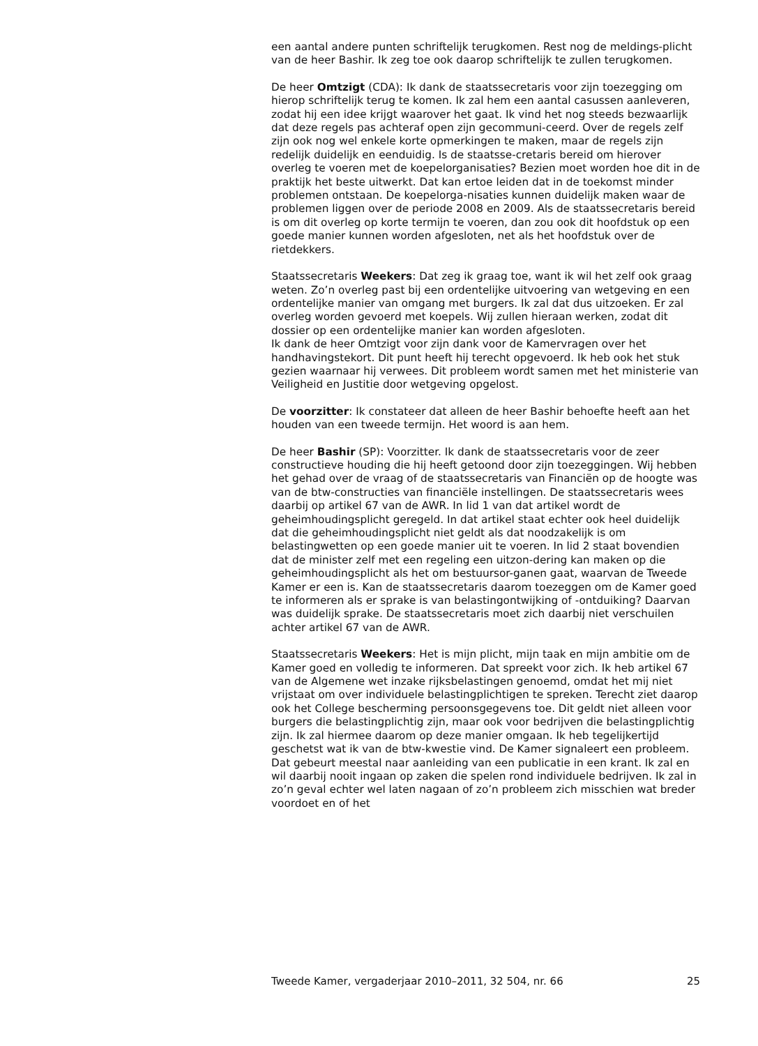een aantal andere punten schriftelijk terugkomen. Rest nog de meldings-plicht van de heer Bashir. Ik zeg toe ook daarop schriftelijk te zullen terugkomen.
De heer Omtzigt (CDA): Ik dank de staatssecretaris voor zijn toezegging om hierop schriftelijk terug te komen. Ik zal hem een aantal casussen aanleveren, zodat hij een idee krijgt waarover het gaat. Ik vind het nog steeds bezwaarlijk dat deze regels pas achteraf open zijn gecommuni-ceerd. Over de regels zelf zijn ook nog wel enkele korte opmerkingen te maken, maar de regels zijn redelijk duidelijk en eenduidig. Is de staatsse-cretaris bereid om hierover overleg te voeren met de koepelorganisaties? Bezien moet worden hoe dit in de praktijk het beste uitwerkt. Dat kan ertoe leiden dat in de toekomst minder problemen ontstaan. De koepelorga-nisaties kunnen duidelijk maken waar de problemen liggen over de periode 2008 en 2009. Als de staatssecretaris bereid is om dit overleg op korte termijn te voeren, dan zou ook dit hoofdstuk op een goede manier kunnen worden afgesloten, net als het hoofdstuk over de rietdekkers.
Staatssecretaris Weekers: Dat zeg ik graag toe, want ik wil het zelf ook graag weten. Zo’n overleg past bij een ordentelijke uitvoering van wetgeving en een ordentelijke manier van omgang met burgers. Ik zal dat dus uitzoeken. Er zal overleg worden gevoerd met koepels. Wij zullen hieraan werken, zodat dit dossier op een ordentelijke manier kan worden afgesloten.
Ik dank de heer Omtzigt voor zijn dank voor de Kamervragen over het handhavingstekort. Dit punt heeft hij terecht opgevoerd. Ik heb ook het stuk gezien waarnaar hij verwees. Dit probleem wordt samen met het ministerie van Veiligheid en Justitie door wetgeving opgelost.
De voorzitter: Ik constateer dat alleen de heer Bashir behoefte heeft aan het houden van een tweede termijn. Het woord is aan hem.
De heer Bashir (SP): Voorzitter. Ik dank de staatssecretaris voor de zeer constructieve houding die hij heeft getoond door zijn toezeggingen. Wij hebben het gehad over de vraag of de staatssecretaris van Financiën op de hoogte was van de btw-constructies van financiële instellingen. De staatssecretaris wees daarbij op artikel 67 van de AWR. In lid 1 van dat artikel wordt de geheimhoudingsplicht geregeld. In dat artikel staat echter ook heel duidelijk dat die geheimhoudingsplicht niet geldt als dat noodzakelijk is om belastingwetten op een goede manier uit te voeren. In lid 2 staat bovendien dat de minister zelf met een regeling een uitzon-dering kan maken op die geheimhoudingsplicht als het om bestuursor-ganen gaat, waarvan de Tweede Kamer er een is. Kan de staatssecretaris daarom toezeggen om de Kamer goed te informeren als er sprake is van belastingontwijking of -ontduiking? Daarvan was duidelijk sprake. De staatssecretaris moet zich daarbij niet verschuilen achter artikel 67 van de AWR.
Staatssecretaris Weekers: Het is mijn plicht, mijn taak en mijn ambitie om de Kamer goed en volledig te informeren. Dat spreekt voor zich. Ik heb artikel 67 van de Algemene wet inzake rijksbelastingen genoemd, omdat het mij niet vrijstaat om over individuele belastingplichtigen te spreken. Terecht ziet daarop ook het College bescherming persoonsgegevens toe. Dit geldt niet alleen voor burgers die belastingplichtig zijn, maar ook voor bedrijven die belastingplichtig zijn. Ik zal hiermee daarom op deze manier omgaan. Ik heb tegelijkertijd geschetst wat ik van de btw-kwestie vind. De Kamer signaleert een probleem. Dat gebeurt meestal naar aanleiding van een publicatie in een krant. Ik zal en wil daarbij nooit ingaan op zaken die spelen rond individuele bedrijven. Ik zal in zo’n geval echter wel laten nagaan of zo’n probleem zich misschien wat breder voordoet en of het
Tweede Kamer, vergaderjaar 2010–2011, 32 504, nr. 66 25